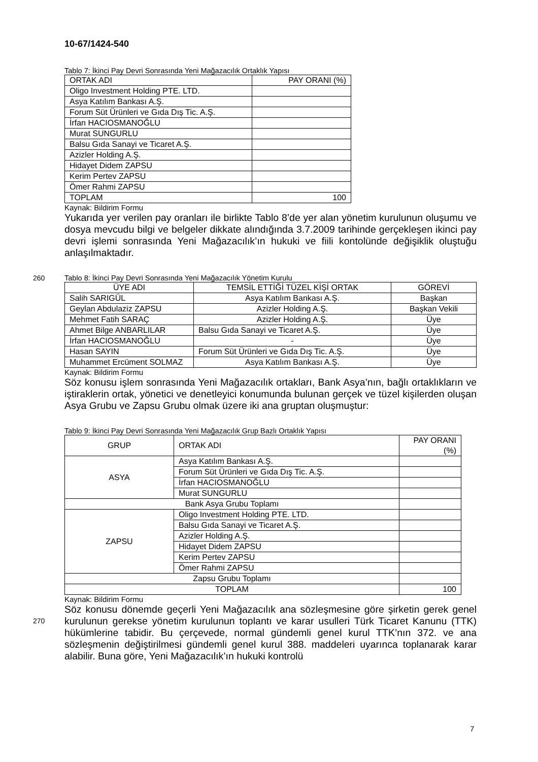10-67/1424-540
Tablo 7: İkinci Pay Devri Sonrasında Yeni Mağazacılık Ortaklık Yapısı
| ORTAK ADI | PAY ORANI (%) |
| --- | --- |
| Oligo Investment Holding PTE. LTD. | |
| Asya Katılım Bankası A.Ş. | |
| Forum Süt Ürünleri ve Gıda Dış Tic. A.Ş. | |
| İrfan HACIOSMANOĞLU | |
| Murat SUNGURLU | |
| Balsu Gıda Sanayi ve Ticaret A.Ş. | |
| Azizler Holding A.Ş. | |
| Hidayet Didem ZAPSU | |
| Kerim Pertev ZAPSU | |
| Ömer Rahmi ZAPSU | |
| TOPLAM | 100 |
Kaynak: Bildirim Formu
Yukarıda yer verilen pay oranları ile birlikte Tablo 8’de yer alan yönetim kurulunun oluşumu ve dosya mevcudu bilgi ve belgeler dikkate alındığında 3.7.2009 tarihinde gerçekleşen ikinci pay devri işlemi sonrasında Yeni Mağazacılık’ın hukuki ve fiili kontolünde değişiklik oluştuğu anlaşılmaktadır.
260 Tablo 8: İkinci Pay Devri Sonrasında Yeni Mağazacılık Yönetim Kurulu
| ÜYE ADI | TEMSİL ETTİĞİ TÜZEL KİŞİ ORTAK | GÖREVİ |
| --- | --- | --- |
| Salih SARIGÜL | Asya Katılım Bankası A.Ş. | Başkan |
| Geylan Abdulaziz ZAPSU | Azizler Holding A.Ş. | Başkan Vekili |
| Mehmet Fatih SARAÇ | Azizler Holding A.Ş. | Üye |
| Ahmet Bilge ANBARLILAR | Balsu Gıda Sanayi ve Ticaret A.Ş. | Üye |
| İrfan HACIOSMANOĞLU | - | Üye |
| Hasan SAYIN | Forum Süt Ürünleri ve Gıda Dış Tic. A.Ş. | Üye |
| Muhammet Ercüment SOLMAZ | Asya Katılım Bankası A.Ş. | Üye |
Kaynak: Bildirim Formu
Söz konusu işlem sonrasında Yeni Mağazacılık ortakları, Bank Asya’nın, bağlı ortaklıkların ve iştiraklerin ortak, yönetici ve denetleyici konumunda bulunan gerçek ve tüzel kişilerden oluşan Asya Grubu ve Zapsu Grubu olmak üzere iki ana gruptan oluşmuştur:
Tablo 9: İkinci Pay Devri Sonrasında Yeni Mağazacılık Grup Bazlı Ortaklık Yapısı
| GRUP | ORTAK ADI | PAY ORANI (%) |
| --- | --- | --- |
| ASYA | Asya Katılım Bankası A.Ş. | |
| | Forum Süt Ürünleri ve Gıda Dış Tic. A.Ş. | |
| | İrfan HACIOSMANOĞLU | |
| | Murat SUNGURLU | |
| Bank Asya Grubu Toplamı | | |
| ZAPSU | Oligo Investment Holding PTE. LTD. | |
| | Balsu Gıda Sanayi ve Ticaret A.Ş. | |
| | Azizler Holding A.Ş. | |
| | Hidayet Didem ZAPSU | |
| | Kerim Pertev ZAPSU | |
| | Ömer Rahmi ZAPSU | |
| Zapsu Grubu Toplamı | | |
| TOPLAM | | 100 |
Kaynak: Bildirim Formu
270
Söz konusu dönemde geçerli Yeni Mağazacılık ana sözleşmesine göre şirketin gerek genel kurulunun gerekse yönetim kurulunun toplantı ve karar usulleri Türk Ticaret Kanunu (TTK) hükümlerine tabidir. Bu çerçevede, normal gündemli genel kurul TTK’nın 372. ve ana sözleşmenin değiştirilmesi gündemli genel kurul 388. maddeleri uyarınca toplanarak karar alabilir. Buna göre, Yeni Mağazacılık’ın hukuki kontrolü
7